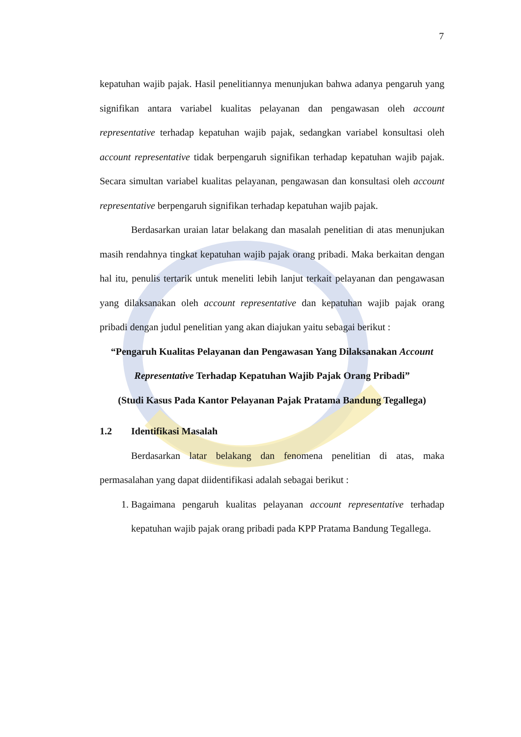7
kepatuhan wajib pajak. Hasil penelitiannya menunjukan bahwa adanya pengaruh yang signifikan antara variabel kualitas pelayanan dan pengawasan oleh account representative terhadap kepatuhan wajib pajak, sedangkan variabel konsultasi oleh account representative tidak berpengaruh signifikan terhadap kepatuhan wajib pajak. Secara simultan variabel kualitas pelayanan, pengawasan dan konsultasi oleh account representative berpengaruh signifikan terhadap kepatuhan wajib pajak.
Berdasarkan uraian latar belakang dan masalah penelitian di atas menunjukan masih rendahnya tingkat kepatuhan wajib pajak orang pribadi. Maka berkaitan dengan hal itu, penulis tertarik untuk meneliti lebih lanjut terkait pelayanan dan pengawasan yang dilaksanakan oleh account representative dan kepatuhan wajib pajak orang pribadi dengan judul penelitian yang akan diajukan yaitu sebagai berikut :
“Pengaruh Kualitas Pelayanan dan Pengawasan Yang Dilaksanakan Account Representative Terhadap Kepatuhan Wajib Pajak Orang Pribadi”
(Studi Kasus Pada Kantor Pelayanan Pajak Pratama Bandung Tegallega)
1.2 Identifikasi Masalah
Berdasarkan latar belakang dan fenomena penelitian di atas, maka permasalahan yang dapat diidentifikasi adalah sebagai berikut :
1. Bagaimana pengaruh kualitas pelayanan account representative terhadap kepatuhan wajib pajak orang pribadi pada KPP Pratama Bandung Tegallega.